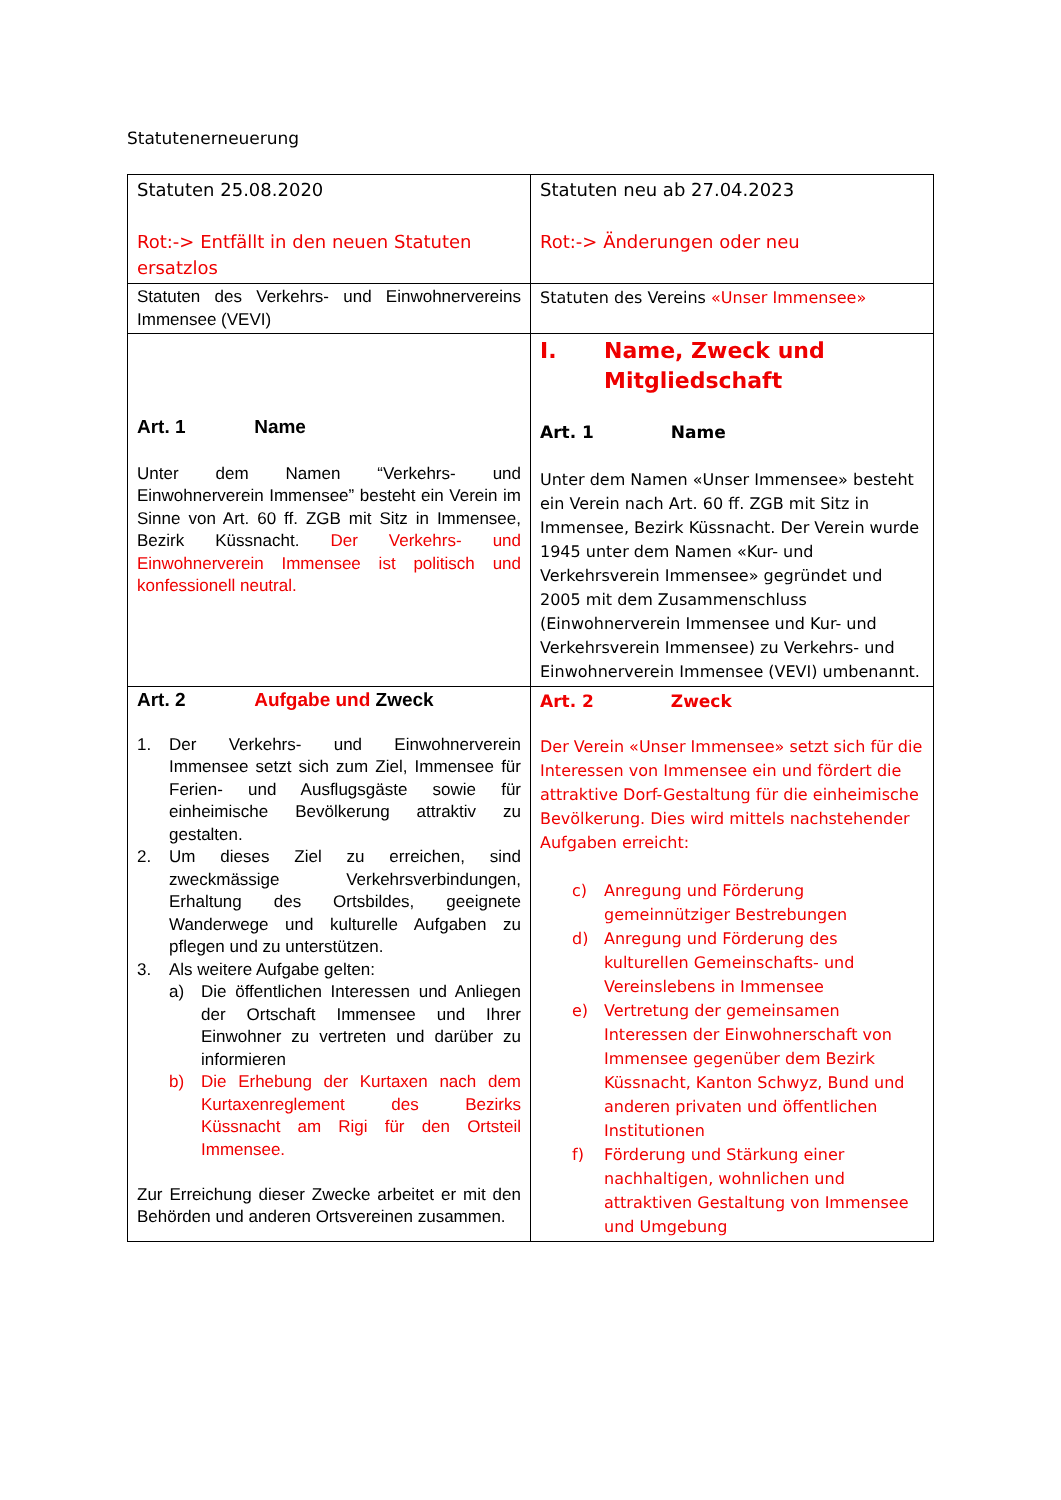Statutenerneuerung
| Statuten 25.08.2020 Rot:-> Entfällt in den neuen Statuten ersatzlos | Statuten neu ab 27.04.2023 Rot:-> Änderungen oder neu |
| Statuten des Verkehrs- und Einwohnervereins Immensee (VEVI) | Statuten des Vereins «Unser Immensee» |
| Art. 1 Name Unter dem Namen “Verkehrs- und Einwohnerverein Immensee” besteht ein Verein im Sinne von Art. 60 ff. ZGB mit Sitz in Immensee, Bezirk Küssnacht. Der Verkehrs- und Einwohnerverein Immensee ist politisch und konfessionell neutral. | I. Name, Zweck und Mitgliedschaft Art. 1 Name Unter dem Namen «Unser Immensee» besteht ein Verein nach Art. 60 ff. ZGB mit Sitz in Immensee, Bezirk Küssnacht. Der Verein wurde 1945 unter dem Namen «Kur- und Verkehrsverein Immensee» gegründet und 2005 mit dem Zusammenschluss (Einwohnerverein Immensee und Kur- und Verkehrsverein Immensee) zu Verkehrs- und Einwohnerverein Immensee (VEVI) umbenannt. |
| Art. 2 Aufgabe und Zweck 1. Der Verkehrs- und Einwohnerverein Immensee setzt sich zum Ziel, Immensee für Ferien- und Ausflugsgäste sowie für einheimische Bevölkerung attraktiv zu gestalten. 2. Um dieses Ziel zu erreichen, sind zweckmässige Verkehrsverbindungen, Erhaltung des Ortsbildes, geeignete Wanderwege und kulturelle Aufgaben zu pflegen und zu unterstützen. 3. Als weitere Aufgabe gelten: a) Die öffentlichen Interessen und Anliegen der Ortschaft Immensee und Ihrer Einwohner zu vertreten und darüber zu informieren b) Die Erhebung der Kurtaxen nach dem Kurtaxenreglement des Bezirks Küssnacht am Rigi für den Ortsteil Immensee. Zur Erreichung dieser Zwecke arbeitet er mit den Behörden und anderen Ortsvereinen zusammen. | Art. 2 Zweck Der Verein «Unser Immensee» setzt sich für die Interessen von Immensee ein und fördert die attraktive Dorf-Gestaltung für die einheimische Bevölkerung. Dies wird mittels nachstehender Aufgaben erreicht: c) Anregung und Förderung gemeinnütziger Bestrebungen d) Anregung und Förderung des kulturellen Gemeinschafts- und Vereinslebens in Immensee e) Vertretung der gemeinsamen Interessen der Einwohnerschaft von Immensee gegenüber dem Bezirk Küssnacht, Kanton Schwyz, Bund und anderen privaten und öffentlichen Institutionen f) Förderung und Stärkung einer nachhaltigen, wohnlichen und attraktiven Gestaltung von Immensee und Umgebung |